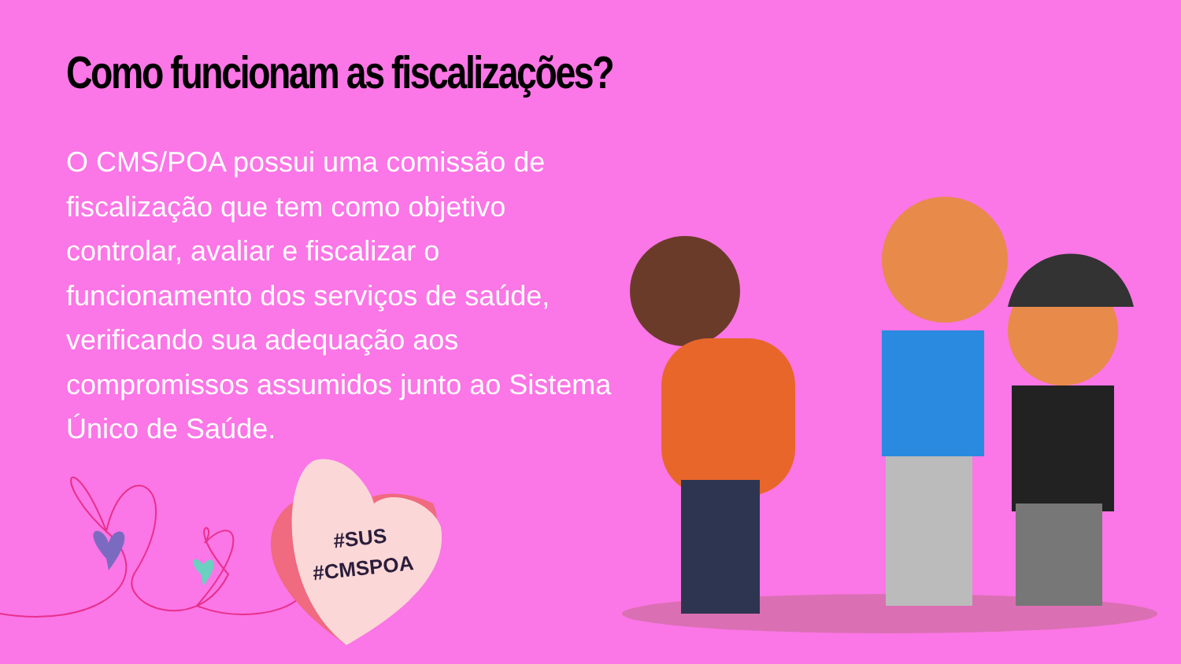Como funcionam as fiscalizações?
O CMS/POA possui uma comissão de fiscalização que tem como objetivo controlar, avaliar e fiscalizar o funcionamento dos serviços de saúde, verificando sua adequação aos compromissos assumidos junto ao Sistema Único de Saúde.
#SUS
#CMSPOA